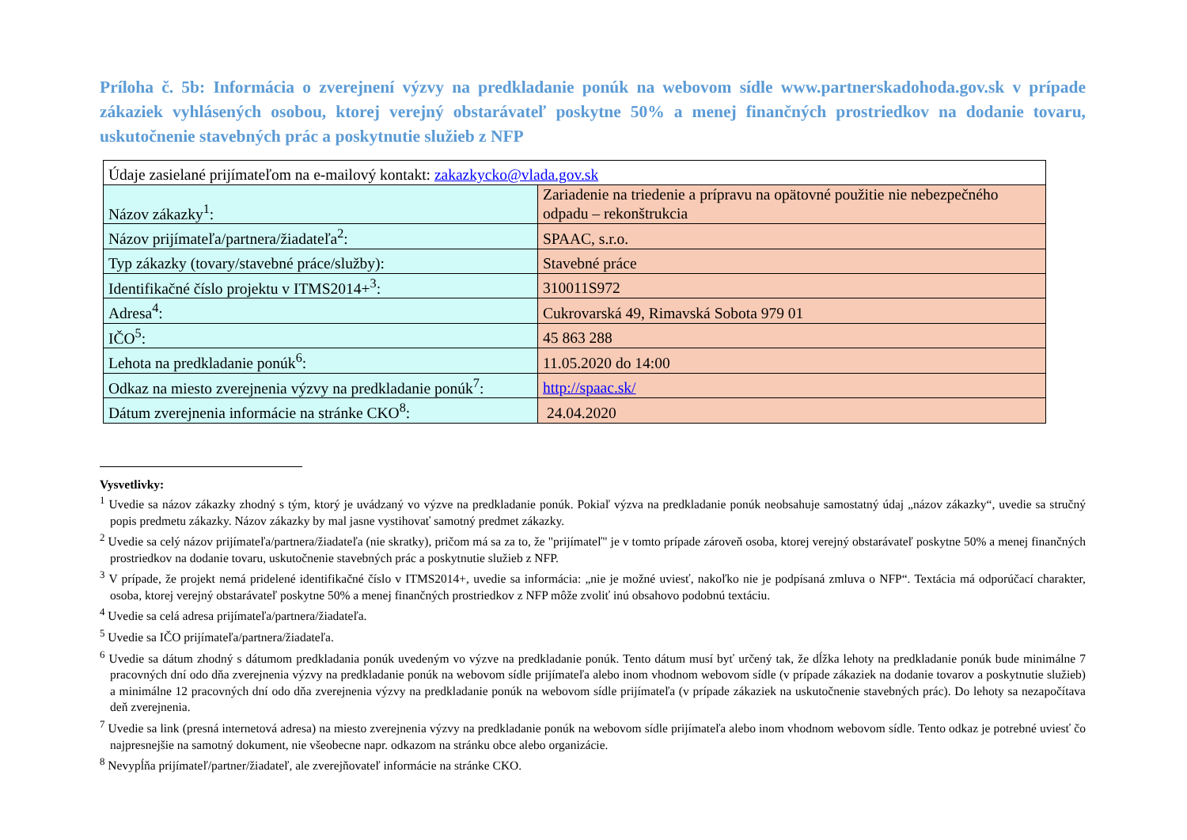Príloha č. 5b: Informácia o zverejnení výzvy na predkladanie ponúk na webovom sídle www.partnerskadohoda.gov.sk v prípade zákaziek vyhlásených osobou, ktorej verejný obstarávateľ poskytne 50% a menej finančných prostriedkov na dodanie tovaru, uskutočnenie stavebných prác a poskytnutie služieb z NFP
| Údaje zasielané prijímateľom na e-mailový kontakt: zakazkycko@vlada.gov.sk | |
| Názov zákazky<sup>1</sup>: | Zariadenie na triedenie a prípravu na opätovné použitie nie nebezpečného odpadu – rekonštrukcia |
| Názov prijímateľa/partnera/žiadateľa<sup>2</sup>: | SPAAC, s.r.o. |
| Typ zákazky (tovary/stavebné práce/služby): | Stavebné práce |
| Identifikačné číslo projektu v ITMS2014+<sup>3</sup>: | 310011S972 |
| Adresa<sup>4</sup>: | Cukrovarská 49, Rimavská Sobota 979 01 |
| IČO<sup>5</sup>: | 45 863 288 |
| Lehota na predkladanie ponúk<sup>6</sup>: | 11.05.2020 do 14:00 |
| Odkaz na miesto zverejnenia výzvy na predkladanie ponúk<sup>7</sup>: | http://spaac.sk/ |
| Dátum zverejnenia informácie na stránke CKO<sup>8</sup>: | 24.04.2020 |
Vysvetlivky:
<sup>1</sup> Uvedie sa názov zákazky zhodný s tým, ktorý je uvádzaný vo výzve na predkladanie ponúk. Pokiaľ výzva na predkladanie ponúk neobsahuje samostatný údaj „názov zákazky“, uvedie sa stručný popis predmetu zákazky. Názov zákazky by mal jasne vystihovať samotný predmet zákazky.
<sup>2</sup> Uvedie sa celý názov prijímateľa/partnera/žiadateľa (nie skratky), pričom má sa za to, že "prijímateľ" je v tomto prípade zároveň osoba, ktorej verejný obstarávateľ poskytne 50% a menej finančných prostriedkov na dodanie tovaru, uskutočnenie stavebných prác a poskytnutie služieb z NFP.
<sup>3</sup> V prípade, že projekt nemá pridelené identifikačné číslo v ITMS2014+, uvedie sa informácia: „nie je možné uviesť, nakoľko nie je podpísaná zmluva o NFP“. Textácia má odporúčací charakter, osoba, ktorej verejný obstarávateľ poskytne 50% a menej finančných prostriedkov z NFP môže zvoliť inú obsahovo podobnú textáciu.
<sup>4</sup> Uvedie sa celá adresa prijímateľa/partnera/žiadateľa.
<sup>5</sup> Uvedie sa IČO prijímateľa/partnera/žiadateľa.
<sup>6</sup> Uvedie sa dátum zhodný s dátumom predkladania ponúk uvedeným vo výzve na predkladanie ponúk. Tento dátum musí byť určený tak, že dĺžka lehoty na predkladanie ponúk bude minimálne 7 pracovných dní odo dňa zverejnenia výzvy na predkladanie ponúk na webovom sídle prijímateľa alebo inom vhodnom webovom sídle (v prípade zákaziek na dodanie tovarov a poskytnutie služieb) a minimálne 12 pracovných dní odo dňa zverejnenia výzvy na predkladanie ponúk na webovom sídle prijímateľa (v prípade zákaziek na uskutočnenie stavebných prác). Do lehoty sa nezapočítava deň zverejnenia.
<sup>7</sup> Uvedie sa link (presná internetová adresa) na miesto zverejnenia výzvy na predkladanie ponúk na webovom sídle prijímateľa alebo inom vhodnom webovom sídle. Tento odkaz je potrebné uviesť čo najpresnejšie na samotný dokument, nie všeobecne napr. odkazom na stránku obce alebo organizácie.
<sup>8</sup> Nevypĺňa prijímateľ/partner/žiadateľ, ale zverejňovateľ informácie na stránke CKO.